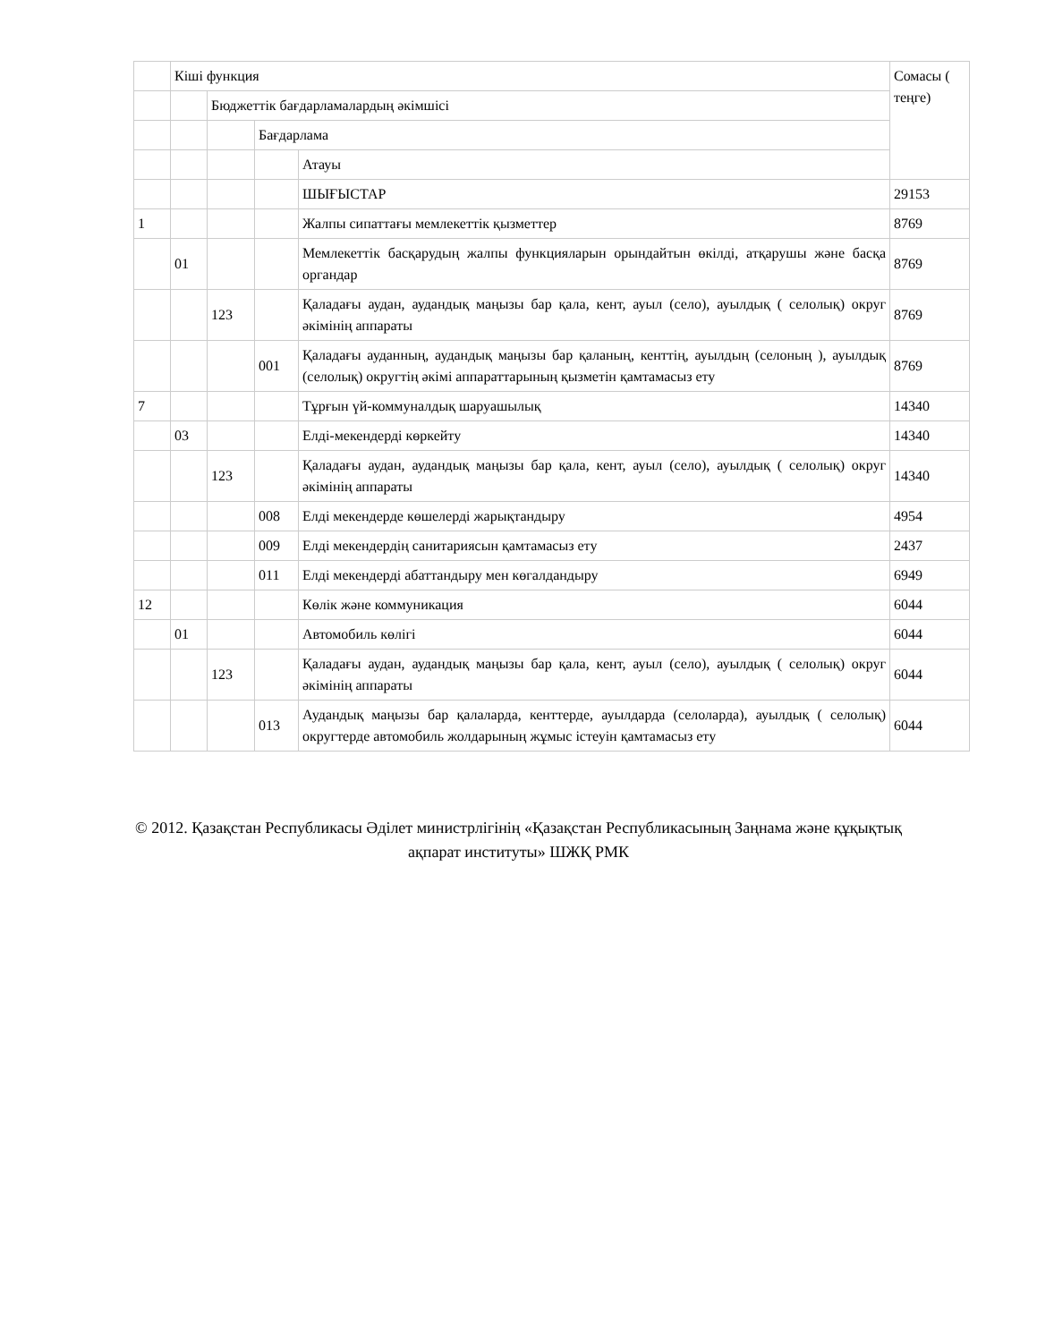| | Кіші функция | | | | Сомасы ( теңге) |
| | | Бюджеттік бағдарламалардың әкімшісі | | | |
| | | | Бағдарлама | | |
| | | | | Атауы | |
| | | | | ШЫҒЫСТАР | 29153 |
| 1 | | | | Жалпы сипаттағы мемлекеттік қызметтер | 8769 |
| | 01 | | | Мемлекеттік басқарудың жалпы функцияларын орындайтын өкілді, атқарушы және басқа органдар | 8769 |
| | | 123 | | Қаладағы аудан, аудандық маңызы бар қала, кент, ауыл (село), ауылдық ( селолық) округ әкімінің аппараты | 8769 |
| | | | 001 | Қаладағы ауданның, аудандық маңызы бар қаланың, кенттің, ауылдың (селоның ), ауылдық (селолық) округтің әкімі аппараттарының қызметін қамтамасыз ету | 8769 |
| 7 | | | | Тұрғын үй-коммуналдық шаруашылық | 14340 |
| | 03 | | | Елді-мекендерді көркейту | 14340 |
| | | 123 | | Қаладағы аудан, аудандық маңызы бар қала, кент, ауыл (село), ауылдық ( селолық) округ әкімінің аппараты | 14340 |
| | | | 008 | Елді мекендерде көшелерді жарықтандыру | 4954 |
| | | | 009 | Елді мекендердің санитариясын қамтамасыз ету | 2437 |
| | | | 011 | Елді мекендерді абаттандыру мен көгалдандыру | 6949 |
| 12 | | | | Көлік және коммуникация | 6044 |
| | 01 | | | Автомобиль көлігі | 6044 |
| | | 123 | | Қаладағы аудан, аудандық маңызы бар қала, кент, ауыл (село), ауылдық ( селолық) округ әкімінің аппараты | 6044 |
| | | | 013 | Аудандық маңызы бар қалаларда, кенттерде, ауылдарда (селоларда), ауылдық ( селолық) округтерде автомобиль жолдарының жұмыс істеуін қамтамасыз ету | 6044 |
© 2012. Қазақстан Республикасы Әділет министрлігінің «Қазақстан Республикасының Заңнама және құқықтық ақпарат институты» ШЖҚ РМК